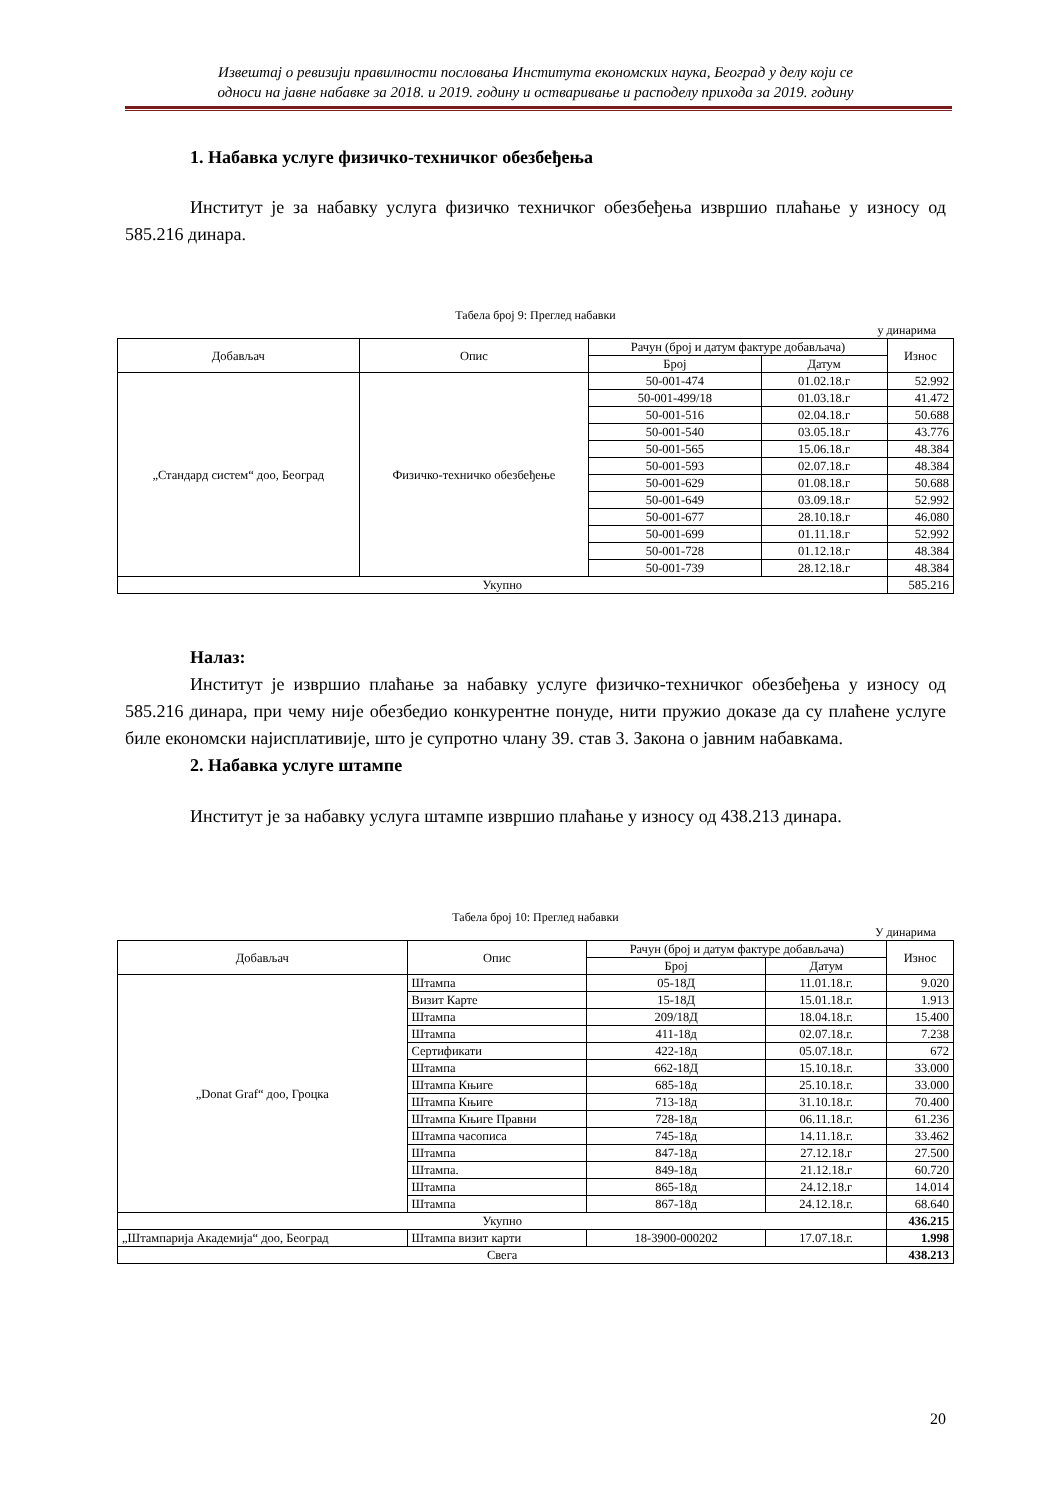Извештај о ревизији правилности пословања Института економских наука, Београд у делу који се
односи на јавне набавке за 2018. и 2019. годину и остваривање и расподелу прихода за 2019. годину
1. Набавка услуге физичко-техничког обезбеђења
Институт је за набавку услуга физичко техничког обезбеђења извршио плаћање у износу од 585.216 динара.
Табела број 9: Преглед набавки
у динарима
| Добављач | Опис | Рачун (број и датум фактуре добављача) | | Износ |
| --- | --- | --- | --- | --- |
| | | Број | Датум | |
| „Стандард систем“ доо, Београд | Физичко-техничко обезбеђење | 50-001-474 | 01.02.18.г | 52.992 |
| | | 50-001-499/18 | 01.03.18.г | 41.472 |
| | | 50-001-516 | 02.04.18.г | 50.688 |
| | | 50-001-540 | 03.05.18.г | 43.776 |
| | | 50-001-565 | 15.06.18.г | 48.384 |
| | | 50-001-593 | 02.07.18.г | 48.384 |
| | | 50-001-629 | 01.08.18.г | 50.688 |
| | | 50-001-649 | 03.09.18.г | 52.992 |
| | | 50-001-677 | 28.10.18.г | 46.080 |
| | | 50-001-699 | 01.11.18.г | 52.992 |
| | | 50-001-728 | 01.12.18.г | 48.384 |
| | | 50-001-739 | 28.12.18.г | 48.384 |
| Укупно | | | | 585.216 |
Налаз:
Институт је извршио плаћање за набавку услуге физичко-техничког обезбеђења у износу од 585.216 динара, при чему није обезбедио конкурентне понуде, нити пружио доказе да су плаћене услуге биле економски најисплативије, што је супротно члану 39. став 3. Закона о јавним набавкама.
2. Набавка услуге штампе
Институт је за набавку услуга штампе извршио плаћање у износу од 438.213 динара.
Табела број 10: Преглед набавки
У динарима
| Добављач | Опис | Рачун (број и датум фактуре добављача) | | Износ |
| --- | --- | --- | --- | --- |
| | | Број | Датум | |
| „Donat Graf“ доо, Гроцка | Штампа | 05-18Д | 11.01.18.г. | 9.020 |
| | Визит Карте | 15-18Д | 15.01.18.г. | 1.913 |
| | Штампа | 209/18Д | 18.04.18.г. | 15.400 |
| | Штампа | 411-18д | 02.07.18.г. | 7.238 |
| | Сертификати | 422-18д | 05.07.18.г. | 672 |
| | Штампа | 662-18Д | 15.10.18.г. | 33.000 |
| | Штампа Књиге | 685-18д | 25.10.18.г. | 33.000 |
| | Штампа Књиге | 713-18д | 31.10.18.г. | 70.400 |
| | Штампа Књиге Правни | 728-18д | 06.11.18.г. | 61.236 |
| | Штампа часописа | 745-18д | 14.11.18.г. | 33.462 |
| | Штампа | 847-18д | 27.12.18.г | 27.500 |
| | Штампа. | 849-18д | 21.12.18.г | 60.720 |
| | Штампа | 865-18д | 24.12.18.г | 14.014 |
| | Штампа | 867-18д | 24.12.18.г. | 68.640 |
| Укупно | | | | 436.215 |
| „Штампарија Академија“ доо, Београд | Штампа визит карти | 18-3900-000202 | 17.07.18.г. | 1.998 |
| Свега | | | | 438.213 |
20